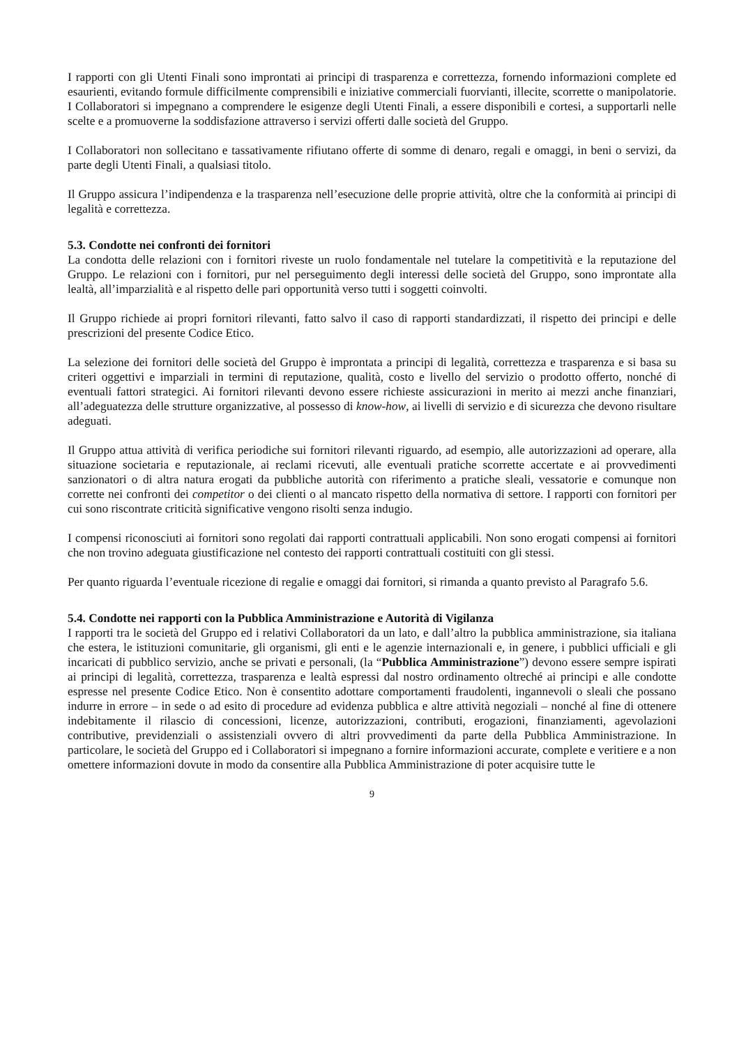I rapporti con gli Utenti Finali sono improntati ai principi di trasparenza e correttezza, fornendo informazioni complete ed esaurienti, evitando formule difficilmente comprensibili e iniziative commerciali fuorvianti, illecite, scorrette o manipolatorie. I Collaboratori si impegnano a comprendere le esigenze degli Utenti Finali, a essere disponibili e cortesi, a supportarli nelle scelte e a promuoverne la soddisfazione attraverso i servizi offerti dalle società del Gruppo.
I Collaboratori non sollecitano e tassativamente rifiutano offerte di somme di denaro, regali e omaggi, in beni o servizi, da parte degli Utenti Finali, a qualsiasi titolo.
Il Gruppo assicura l’indipendenza e la trasparenza nell’esecuzione delle proprie attività, oltre che la conformità ai principi di legalità e correttezza.
5.3. Condotte nei confronti dei fornitori
La condotta delle relazioni con i fornitori riveste un ruolo fondamentale nel tutelare la competitività e la reputazione del Gruppo. Le relazioni con i fornitori, pur nel perseguimento degli interessi delle società del Gruppo, sono improntate alla lealtà, all’imparzialità e al rispetto delle pari opportunità verso tutti i soggetti coinvolti.
Il Gruppo richiede ai propri fornitori rilevanti, fatto salvo il caso di rapporti standardizzati, il rispetto dei principi e delle prescrizioni del presente Codice Etico.
La selezione dei fornitori delle società del Gruppo è improntata a principi di legalità, correttezza e trasparenza e si basa su criteri oggettivi e imparziali in termini di reputazione, qualità, costo e livello del servizio o prodotto offerto, nonché di eventuali fattori strategici. Ai fornitori rilevanti devono essere richieste assicurazioni in merito ai mezzi anche finanziari, all’adeguatezza delle strutture organizzative, al possesso di know-how, ai livelli di servizio e di sicurezza che devono risultare adeguati.
Il Gruppo attua attività di verifica periodiche sui fornitori rilevanti riguardo, ad esempio, alle autorizzazioni ad operare, alla situazione societaria e reputazionale, ai reclami ricevuti, alle eventuali pratiche scorrette accertate e ai provvedimenti sanzionatori o di altra natura erogati da pubbliche autorità con riferimento a pratiche sleali, vessatorie e comunque non corrette nei confronti dei competitor o dei clienti o al mancato rispetto della normativa di settore. I rapporti con fornitori per cui sono riscontrate criticità significative vengono risolti senza indugio.
I compensi riconosciuti ai fornitori sono regolati dai rapporti contrattuali applicabili. Non sono erogati compensi ai fornitori che non trovino adeguata giustificazione nel contesto dei rapporti contrattuali costituiti con gli stessi.
Per quanto riguarda l’eventuale ricezione di regalie e omaggi dai fornitori, si rimanda a quanto previsto al Paragrafo 5.6.
5.4. Condotte nei rapporti con la Pubblica Amministrazione e Autorità di Vigilanza
I rapporti tra le società del Gruppo ed i relativi Collaboratori da un lato, e dall’altro la pubblica amministrazione, sia italiana che estera, le istituzioni comunitarie, gli organismi, gli enti e le agenzie internazionali e, in genere, i pubblici ufficiali e gli incaricati di pubblico servizio, anche se privati e personali, (la “Pubblica Amministrazione”) devono essere sempre ispirati ai principi di legalità, correttezza, trasparenza e lealtà espressi dal nostro ordinamento oltreché ai principi e alle condotte espresse nel presente Codice Etico. Non è consentito adottare comportamenti fraudolenti, ingannevoli o sleali che possano indurre in errore – in sede o ad esito di procedure ad evidenza pubblica e altre attività negoziali – nonché al fine di ottenere indebitamente il rilascio di concessioni, licenze, autorizzazioni, contributi, erogazioni, finanziamenti, agevolazioni contributive, previdenziali o assistenziali ovvero di altri provvedimenti da parte della Pubblica Amministrazione. In particolare, le società del Gruppo ed i Collaboratori si impegnano a fornire informazioni accurate, complete e veritiere e a non omettere informazioni dovute in modo da consentire alla Pubblica Amministrazione di poter acquisire tutte le
9